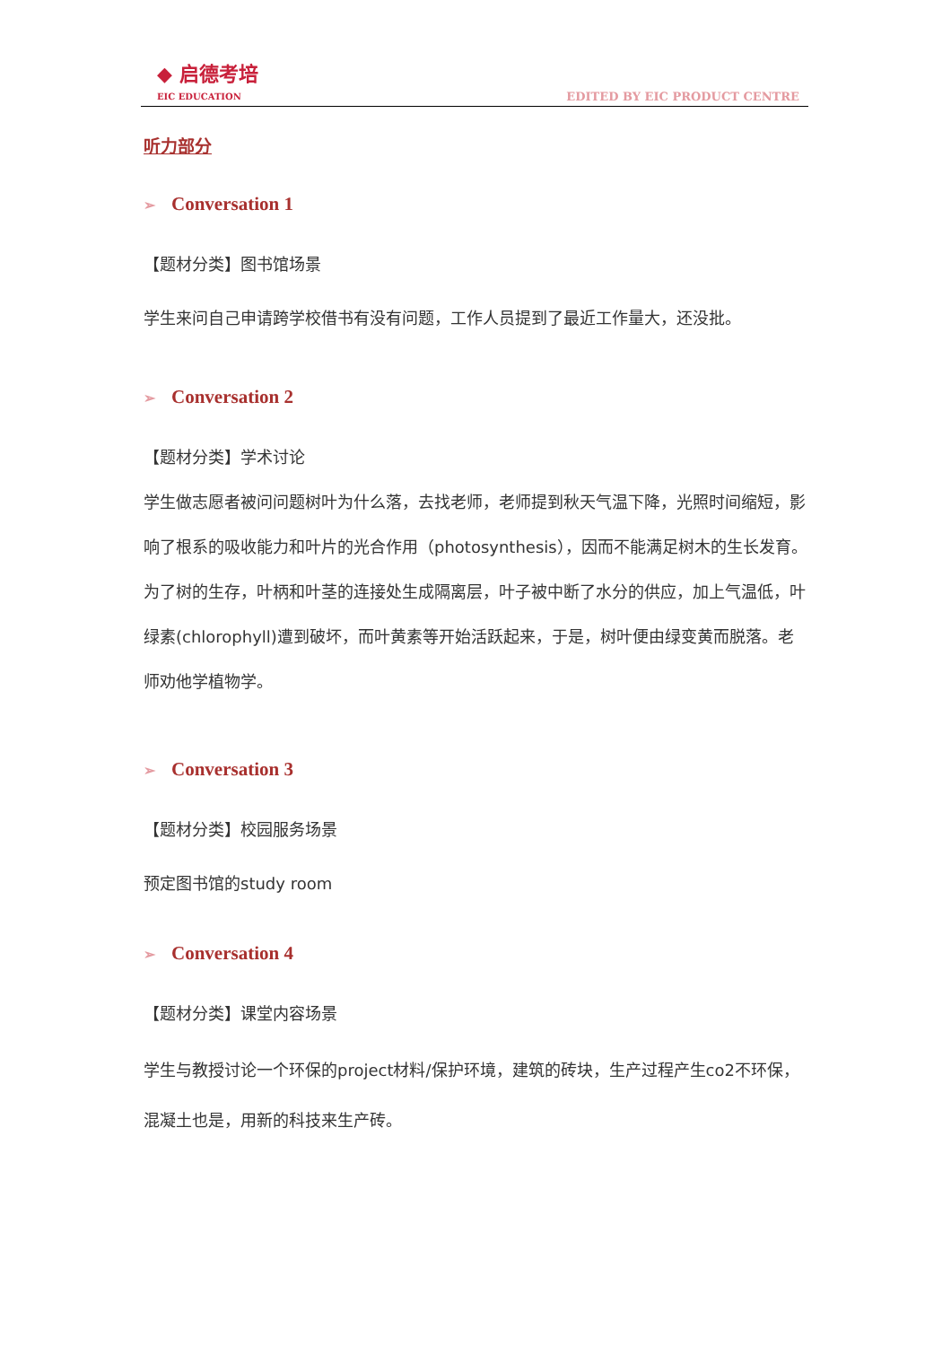◆ 启德考培
EIC EDUCATION
EDITED BY EIC PRODUCT CENTRE
听力部分
➢ Conversation 1
【题材分类】图书馆场景
学生来问自己申请跨学校借书有没有问题，工作人员提到了最近工作量大，还没批。
➢ Conversation 2
【题材分类】学术讨论
学生做志愿者被问问题树叶为什么落，去找老师，老师提到秋天气温下降，光照时间缩短，影响了根系的吸收能力和叶片的光合作用（photosynthesis），因而不能满足树木的生长发育。为了树的生存，叶柄和叶茎的连接处生成隔离层，叶子被中断了水分的供应，加上气温低，叶绿素(chlorophyll)遭到破坏，而叶黄素等开始活跃起来，于是，树叶便由绿变黄而脱落。老师劝他学植物学。
➢ Conversation 3
【题材分类】校园服务场景
预定图书馆的study room
➢ Conversation 4
【题材分类】课堂内容场景
学生与教授讨论一个环保的project材料/保护环境，建筑的砖块，生产过程产生co2不环保，混凝土也是，用新的科技来生产砖。